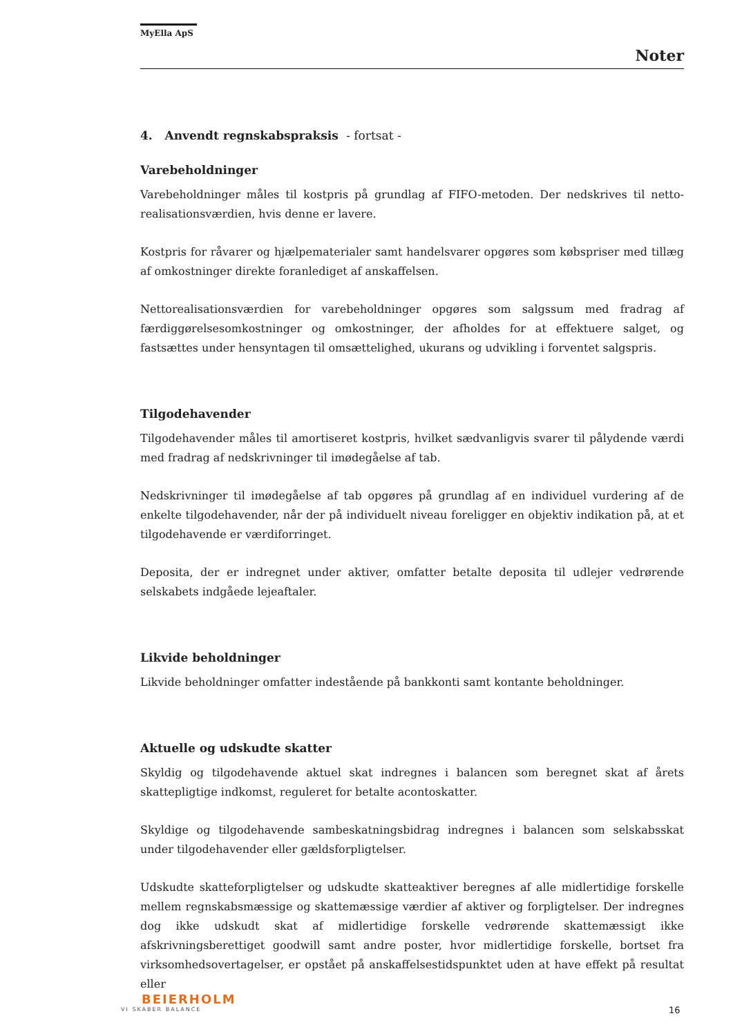MyElla ApS
Noter
4. Anvendt regnskabspraksis - fortsat -
Varebeholdninger
Varebeholdninger måles til kostpris på grundlag af FIFO-metoden. Der nedskrives til netto­realisationsværdien, hvis denne er lavere.
Kostpris for råvarer og hjælpematerialer samt handelsvarer opgøres som købspriser med tillæg af omkostninger direkte foranlediget af anskaffelsen.
Nettorealisationsværdien for varebeholdninger opgøres som salgssum med fradrag af færdiggørelsesomkostninger og omkostninger, der afholdes for at effektuere salget, og fastsættes under hensyntagen til omsættelighed, ukurans og udvikling i forventet salgspris.
Tilgodehavender
Tilgodehavender måles til amortiseret kostpris, hvilket sædvanligvis svarer til pålydende værdi med fradrag af nedskrivninger til imødegåelse af tab.
Nedskrivninger til imødegåelse af tab opgøres på grundlag af en individuel vurdering af de enkelte tilgodehavender, når der på individuelt niveau foreligger en objektiv indikation på, at et tilgodehavende er værdiforringet.
Deposita, der er indregnet under aktiver, omfatter betalte deposita til udlejer vedrørende selskabets indgåede lejeaftaler.
Likvide beholdninger
Likvide beholdninger omfatter indestående på bankkonti samt kontante beholdninger.
Aktuelle og udskudte skatter
Skyldig og tilgodehavende aktuel skat indregnes i balancen som beregnet skat af årets skattepligtige indkomst, reguleret for betalte acontoskatter.
Skyldige og tilgodehavende sambeskatningsbidrag indregnes i balancen som selskabsskat under tilgodehavender eller gældsforpligtelser.
Udskudte skatteforpligtelser og udskudte skatteaktiver beregnes af alle midlertidige forskelle mellem regnskabsmæssige og skattemæssige værdier af aktiver og forpligtelser. Der indregnes dog ikke udskudt skat af midlertidige forskelle vedrørende skattemæssigt ikke afskrivningsberettiget goodwill samt andre poster, hvor midlertidige forskelle, bortset fra virksomhedsovertagelser, er opstået på anskaffelsestidspunktet uden at have effekt på resultat eller
BEIERHOLM
VI SKABER BALANCE
16